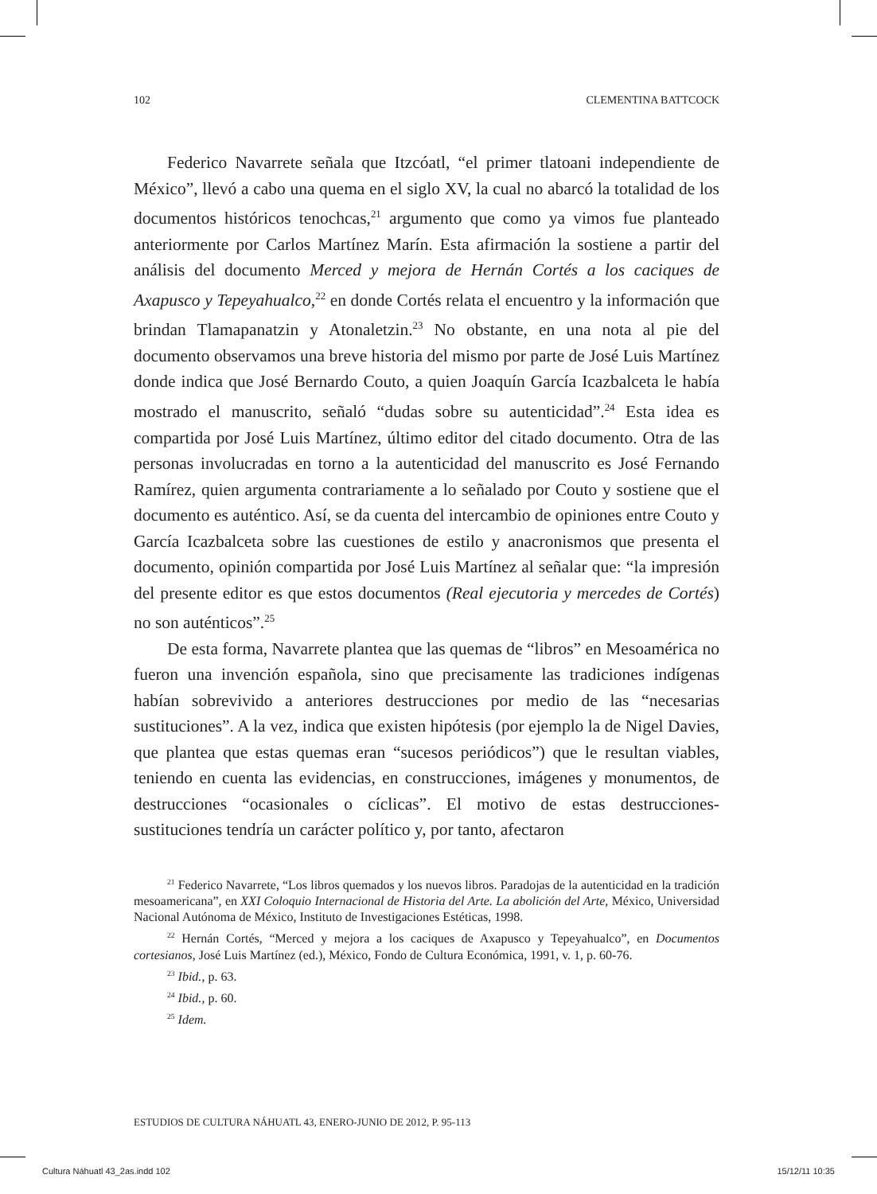102 CLEMENTINA BATTCOCK
Federico Navarrete señala que Itzcóatl, “el primer tlatoani independiente de México”, llevó a cabo una quema en el siglo XV, la cual no abarcó la totalidad de los documentos históricos tenochcas,<sup>21</sup> argumento que como ya vimos fue planteado anteriormente por Carlos Martínez Marín. Esta afirmación la sostiene a partir del análisis del documento Merced y mejora de Hernán Cortés a los caciques de Axapusco y Tepeyahualco,<sup>22</sup> en donde Cortés relata el encuentro y la información que brindan Tlamapanatzin y Atonaletzin.<sup>23</sup> No obstante, en una nota al pie del documento observamos una breve historia del mismo por parte de José Luis Martínez donde indica que José Bernardo Couto, a quien Joaquín García Icazbalceta le había mostrado el manuscrito, señaló “dudas sobre su autenticidad”.<sup>24</sup> Esta idea es compartida por José Luis Martínez, último editor del citado documento. Otra de las personas involucradas en torno a la autenticidad del manuscrito es José Fernando Ramírez, quien argumenta contrariamente a lo señalado por Couto y sostiene que el documento es auténtico. Así, se da cuenta del intercambio de opiniones entre Couto y García Icazbalceta sobre las cuestiones de estilo y anacronismos que presenta el documento, opinión compartida por José Luis Martínez al señalar que: “la impresión del presente editor es que estos documentos (Real ejecutoria y mercedes de Cortés) no son auténticos”.<sup>25</sup>
De esta forma, Navarrete plantea que las quemas de “libros” en Mesoamérica no fueron una invención española, sino que precisamente las tradiciones indígenas habían sobrevivido a anteriores destrucciones por medio de las “necesarias sustituciones”. A la vez, indica que existen hipótesis (por ejemplo la de Nigel Davies, que plantea que estas quemas eran “sucesos periódicos”) que le resultan viables, teniendo en cuenta las evidencias, en construcciones, imágenes y monumentos, de destrucciones “ocasionales o cíclicas”. El motivo de estas destrucciones-sustituciones tendría un carácter político y, por tanto, afectaron
<sup>21</sup> Federico Navarrete, “Los libros quemados y los nuevos libros. Paradojas de la autenticidad en la tradición mesoamericana”, en XXI Coloquio Internacional de Historia del Arte. La abolición del Arte, México, Universidad Nacional Autónoma de México, Instituto de Investigaciones Estéticas, 1998.
<sup>22</sup> Hernán Cortés, “Merced y mejora a los caciques de Axapusco y Tepeyahualco”, en Documentos cortesianos, José Luis Martínez (ed.), México, Fondo de Cultura Económica, 1991, v. 1, p. 60-76.
<sup>23</sup> Ibid., p. 63.
<sup>24</sup> Ibid., p. 60.
<sup>25</sup> Idem.
ESTUDIOS DE CULTURA NÁHUATL 43, ENERO-JUNIO DE 2012, P. 95-113
Cultura Náhuatl 43_2as.indd 102 15/12/11 10:35